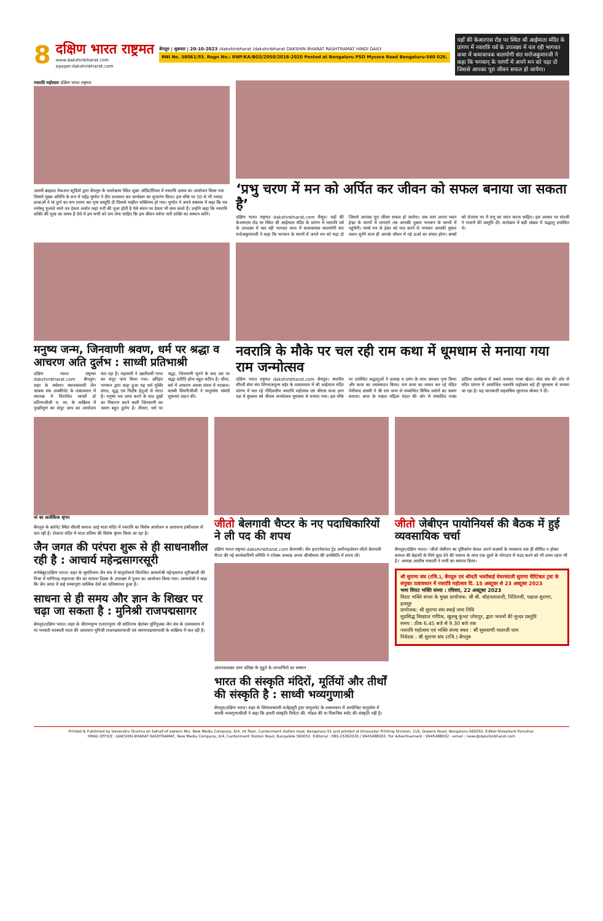8
दक्षिण भारत राष्ट्रमत
www.dakshinbharat.com
epaper.dakshinbharat.com
बेंगलूरु | शुक्रवार | 20-10-2023 /dakshinbharat /dakshinbharat DAKSHIN BHARAT RASHTRAMAT HINDI DAILY
RNI No. 58061/93. Regn No.: RNP/KA/BGS/2050/2018-2020 Posted at Bengaluru PSO Mysore Road Bengaluru-560 026.
यहाँ की केआरएस रोड पर स्थित श्री आईमाता मंदिर के प्रांगण में नवरात्रि पर्व के उपलक्ष्य में चल रही भागवत कथा में कथावाचक बालयोगी संत मनोजकुमारजी ने कहा कि भगवान् के चरणों में अपने मन को चढ़ा दो जिससे आपका पूरा जीवन सफल हो जायेगा।
नवरात्रि महोत्सव दक्षिण भारत राष्ट्रमत
असमी ब्राइडल मेकअप स्टूडियो द्वारा बेंगलूरु के मल्लेश्वरम स्थित शुक्रा ऑडिटोरियम में नवरात्रि उत्सव का आयोजन किया गया जिसमें मुख्य अतिथि के रूप में महेंद्र मुणोत ने दीप प्रज्वलन कर कार्यक्रम का शुभारंभ किया। इस मौके पर 50 से भी ज्यादा छात्राओं ने मां दुर्गा का रूप धारण कर नृत्य प्रस्तुति दी जिससे माहौल भक्तिमय हो गया। मुणोत ने अपने वक्तव्य में कहा कि यत्र नार्यस्तु पूज्यंते रमंते तत्र देवता अर्थात जहां नारी की पूजा होती है ऐसे स्थान पर देवता भी वास करते हैं। उन्होंने कहा कि नवरात्रि शक्ति की पूजा का समय है ऐसे में हम सभी को प्रण लेना चाहिए कि हम जीवन पर्यन्त नारी शक्ति का सम्मान करेंगे।
‘प्रभु चरण में मन को अर्पित कर जीवन को सफल बनाया जा सकता है’
दक्षिण भारत राष्ट्रमत dakshinbharat.com मैसूरु। यहाँ की केआरएस रोड पर स्थित श्री आईमाता मंदिर के प्रांगण में नवरात्रि पर्व के उपलक्ष्य में चल रही भागवत कथा में कथावाचक बालयोगी संत मनोजकुमारजी ने कहा कि भगवान के चरणों में अपने मन को चढ़ा दो जिससे आपका पूरा जीवन सफल हो जायेगा। जब आप अपना ध्यान ईश्वर के चरणों में लगाएंगे तब आपकी पुकार भगवान के चरणों में पहुंचेगी। सच्चे मन से ईश्वर को याद करने से भगवान आपकी पुकार जरूर सुनेंगे साथ ही आपके जीवन में नई ऊर्जा का संचार होगा। बच्चों को रोजाना घर में प्रभु का ध्यान करना चाहिए। इस अवसर पर संतश्री ने भजनों की प्रस्तुति दी। कार्यक्रम में बड़ी संख्या में श्रद्धालु उपस्थित थे।
मनुष्य जन्म, जिनवाणी श्रवण, धर्म पर श्रद्धा व आचरण अति दुर्लभ : साध्वी प्रतिभाश्री
दक्षिण भारत राष्ट्रमत dakshinbharat.com बेंगलूरु। शहर के वर्धमान स्थानकवासी जैन श्रावक संघ अक्कीपेट के तत्वावधान में स्थानक में विराजित साध्वी डॉ प्रतिभाश्रीजी म. सा. के सान्निध्य में पुच्छीसुणं का संपुट जाप का आयोजन चल रहा है। महासती ने उन्नतीसवीं गाथा का संपुट जाप किया गया। अरिहंत भगवान द्वारा कहा हुआ यह धर्म युक्ति संगत, शुद्ध एवं निर्दोष हेतुओं से संगत है। मनुष्य भव प्राप्त करने के बाद दुखों का निवारण करने वाली जिनवाणी का श्रवण बहुत दुर्लभ है। तीसरा, धर्म पर श्रद्धा, जिनवाणी सुनने के बाद उस पर श्रद्धा प्रतीति होना बहुत कठिन है। चौथा, धर्म में आचरण अथवा संयम में पराक्रम। साध्वी प्रियंगीश्रीजी ने चातुर्मास संबंधी सूचनाएं प्रदान की।
नवरात्रि के मौके पर चल रही राम कथा में धूमधाम से मनाया गया राम जन्मोत्सव
दक्षिण भारत राष्ट्रमत dakshinbharat.com बेंगलूरु। स्थानीय सीरवी सेवा संघ लिंगराजपुरम बड़ेर के तत्वावधान में श्री आईमाता मंदिर प्रांगण में चल रहे नौदिवसीय नवरात्रि महोत्सव एवं श्रीराम कथा ज्ञान यज्ञ में बुधवार को श्रीराम जन्मोत्सव धूमधाम से मनाया गया। इस मौके पर उपस्थित श्रद्धालुओं ने उत्साह व उमंग के साथ जमकर नृत्य किया और कथा का रसास्वादन किया। राम कथा का वाचन कर रहे पंडित नेमीचन्द शास्त्री ने श्री राम जन्म से सम्बन्धित विविध प्रसंगों का श्रवण कराया। कथा के पश्चात महिला मंडल की ओर से संचालित गरबा डांडिया कार्यक्रम में सबने जमकर गरबा खेला। सेवा संघ की ओर से मंदिर प्रांगण में आयोजित नवरात्रि महोत्सव बड़े ही धूमधाम से मनाया जा रहा है। यह जानकारी सहसचिव जुगराज चोयल ने दी।
मां का अलौकिक श्रृंगार
बेंगलूरु के बलेपेट स्थित सीरवी समाज आई माता मंदिर में नवरात्रि का विशेष आयोजन व आराधना हर्षोल्लास से चल रही है। रोजाना मंदिर में माता प्रतिमा की विशेष श्रृंगार किया जा रहा है।
जैन जगत की परंपरा शुरू से ही साधनाशील रही है : आचार्य महेन्द्रसागरसूरी
राणेबेन्नूर/दक्षिण भारत। शहर के सुमतिनाथ जैन संघ में चातुर्मासार्थ विराजित आचार्यश्री महेन्द्रसागर सूरीश्वरजी की निश्रा में माणिभद्र महाराजा वीर का साधना दिवस के उपलक्ष्य में पूजन का आयोजन किया गया। आचार्यश्री ने कहा कि जैन जगत में कई सम्यग्दृष्टा सात्विक देवों का प्रतिस्थापन हुआ है।
साधना से ही समय और ज्ञान के शिखर पर चढ़ा जा सकता है : मुनिश्री राजपद्मसागर
बेंगलूरु/दक्षिण भारत। शहर के श्रीरामपुरम एलएनपुरम श्री शांतिनाथ श्वेतांबर मूर्तिपूजक जैन संघ के तत्वावधान में मां भगवती सरस्वती माता की आराधना मुनिश्री राजपद्मसागरजी एवं श्रमणपद्मसागरजी के सान्निध्य में चल रही है।
जीतो बेलगावी चैप्टर के नए पदाधिकारियों ने ली पद की शपथ
दक्षिण भारत राष्ट्रमत dakshinbharat.com बेलगावी। जैन इन्टरनेशनल ट्रेड आर्गेनाइजेशन जीतो बेलगावी चैप्टर की नई कार्यकारिणी समिति ने एपेक्स अध्यक्ष अभय श्रीश्रीमाल की उपस्थिति में शपथ ली।
अंजनशलाका प्राण प्रतिष्ठा के मुहूर्त के लाभार्थियों का सम्मान
भारत की संस्कृति मंदिरों, मूर्तियों और तीर्थों की संस्कृति है : साध्वी भव्यगुणाश्री
बेंगलूरु/दक्षिण भारत। शहर के सिमंधरस्वामी राजेंद्रसूरी ट्रस्ट मामुलपेट के तत्वावधान में आयोजित चातुर्मास में साध्वी भव्यगुणाश्रीजी ने कहा कि हमारी संस्कृति थियेटर की, मॉडल की या पिकनिक स्पॉट की संस्कृति नहीं है।
जीतो जेबीएन पायोनियर्स की बैठक में हुई व्यवसायिक चर्चा
बेंगलूरु/दक्षिण भारत। 'जीतो जेबीएन का दृष्टिकोण केवल अपने सदस्यों के व्यवसाय तक ही सीमित न होकर समाज की बेहतरी के लिये कुछ देने की भावना के साथ एक दूसरे के योगदान में मदद करने को भी तत्पर रहना भी है।' अध्यक्ष आशीष भंसाली ने सभी का स्वागत किया।
श्री सुराणा संघ (रजि.), बेंगलुरु एवं श्रीमती भवरीबाई घेवरचंदजी सुराणा चैरिटेबल ट्रस्ट के संयुक्त तत्वावधान में नवरात्रि महोत्सव दि. 15 अक्टूबर से 23 अक्टूबर 2023
भव्य विराट भक्ति संध्या : रविवार, 22 अक्टूबर 2023
विराट भक्ति संध्या के मुख्य प्रायोजक: श्री बी. सोहनलालजी, नितिनजी, पक्षाल सुराणा, हलसूर
प्रायोजक: श्री सुराणा संघ स्थाई जमा निधि
सुप्रसिद्ध विख्यात गायिक, खुशबू कुंभट जोधपुर, द्वारा भजनों की सुन्दर प्रस्तुति
समय : ठीक 6.45 बजे से 9.30 बजे तक
नवरात्रि महोत्सव एवं भक्ति संध्या स्थल : श्री सुसवाणी माताजी धाम
निवेदक : श्री सुराणा संघ (रजि.) बेंगलुरु
Printed & Published by Devendra Sharma on behalf of owners M/s. New Media Company, 6/4, Ist floor, Cantonment station road, Bengaluru-51 and printed at Dinasudar Printing Division, 116, Queens Road, Bengaluru-560052. Editor-Shreekant Parashar.
HEAD OFFICE : DAKSHIN BHARAT RASHTRAMAT, New Media Company, 6/4, Cantonment Station Road, Bangalore 560051. Editorial : 080-25363030 / 9945488003. For Advertisement : 9945488002 - email : news@dakshinbharat.com